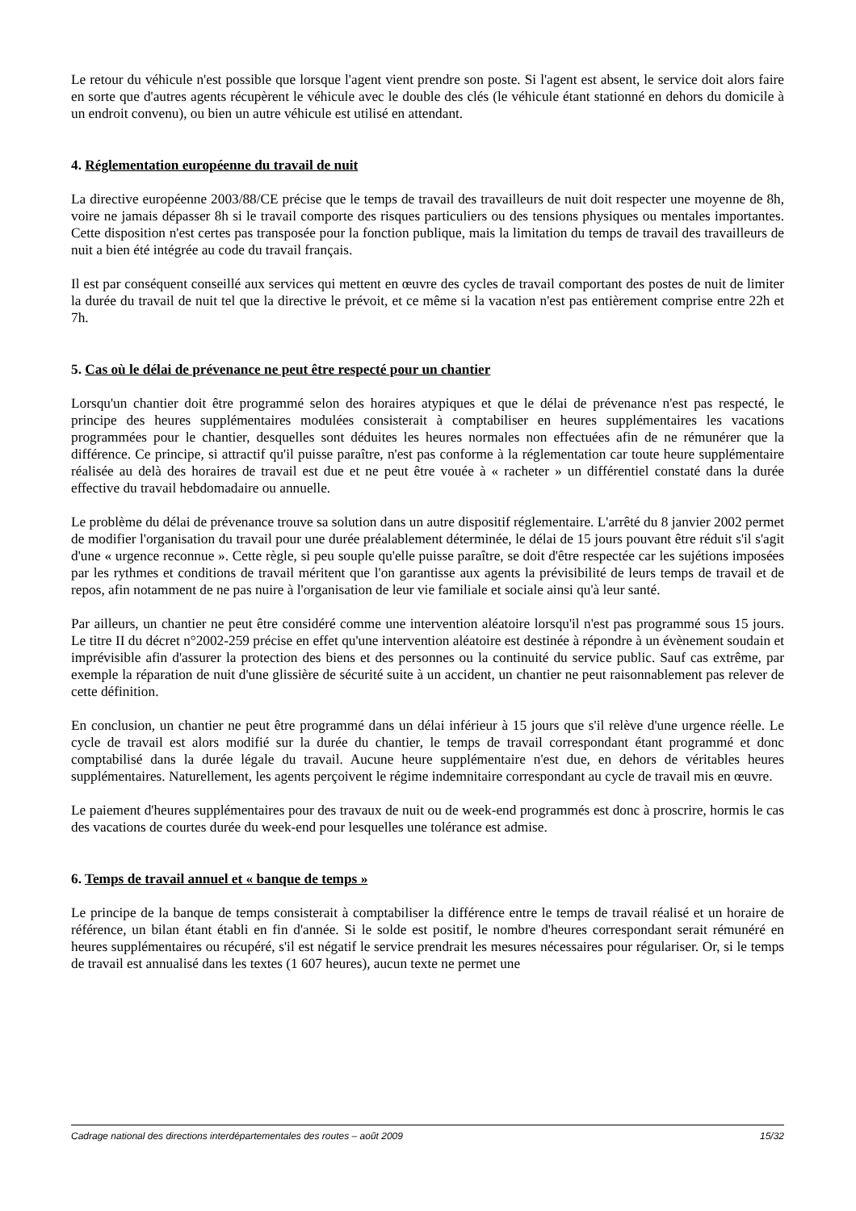Le retour du véhicule n'est possible que lorsque l'agent vient prendre son poste. Si l'agent est absent, le service doit alors faire en sorte que d'autres agents récupèrent le véhicule avec le double des clés (le véhicule étant stationné en dehors du domicile à un endroit convenu), ou bien un autre véhicule est utilisé en attendant.
4. Réglementation européenne du travail de nuit
La directive européenne 2003/88/CE précise que le temps de travail des travailleurs de nuit doit respecter une moyenne de 8h, voire ne jamais dépasser 8h si le travail comporte des risques particuliers ou des tensions physiques ou mentales importantes. Cette disposition n'est certes pas transposée pour la fonction publique, mais la limitation du temps de travail des travailleurs de nuit a bien été intégrée au code du travail français.
Il est par conséquent conseillé aux services qui mettent en œuvre des cycles de travail comportant des postes de nuit de limiter la durée du travail de nuit tel que la directive le prévoit, et ce même si la vacation n'est pas entièrement comprise entre 22h et 7h.
5. Cas où le délai de prévenance ne peut être respecté pour un chantier
Lorsqu'un chantier doit être programmé selon des horaires atypiques et que le délai de prévenance n'est pas respecté, le principe des heures supplémentaires modulées consisterait à comptabiliser en heures supplémentaires les vacations programmées pour le chantier, desquelles sont déduites les heures normales non effectuées afin de ne rémunérer que la différence. Ce principe, si attractif qu'il puisse paraître, n'est pas conforme à la réglementation car toute heure supplémentaire réalisée au delà des horaires de travail est due et ne peut être vouée à « racheter » un différentiel constaté dans la durée effective du travail hebdomadaire ou annuelle.
Le problème du délai de prévenance trouve sa solution dans un autre dispositif réglementaire. L'arrêté du 8 janvier 2002 permet de modifier l'organisation du travail pour une durée préalablement déterminée, le délai de 15 jours pouvant être réduit s'il s'agit d'une « urgence reconnue ». Cette règle, si peu souple qu'elle puisse paraître, se doit d'être respectée car les sujétions imposées par les rythmes et conditions de travail méritent que l'on garantisse aux agents la prévisibilité de leurs temps de travail et de repos, afin notamment de ne pas nuire à l'organisation de leur vie familiale et sociale ainsi qu'à leur santé.
Par ailleurs, un chantier ne peut être considéré comme une intervention aléatoire lorsqu'il n'est pas programmé sous 15 jours. Le titre II du décret n°2002-259 précise en effet qu'une intervention aléatoire est destinée à répondre à un évènement soudain et imprévisible afin d'assurer la protection des biens et des personnes ou la continuité du service public. Sauf cas extrême, par exemple la réparation de nuit d'une glissière de sécurité suite à un accident, un chantier ne peut raisonnablement pas relever de cette définition.
En conclusion, un chantier ne peut être programmé dans un délai inférieur à 15 jours que s'il relève d'une urgence réelle. Le cycle de travail est alors modifié sur la durée du chantier, le temps de travail correspondant étant programmé et donc comptabilisé dans la durée légale du travail. Aucune heure supplémentaire n'est due, en dehors de véritables heures supplémentaires. Naturellement, les agents perçoivent le régime indemnitaire correspondant au cycle de travail mis en œuvre.
Le paiement d'heures supplémentaires pour des travaux de nuit ou de week-end programmés est donc à proscrire, hormis le cas des vacations de courtes durée du week-end pour lesquelles une tolérance est admise.
6. Temps de travail annuel et « banque de temps »
Le principe de la banque de temps consisterait à comptabiliser la différence entre le temps de travail réalisé et un horaire de référence, un bilan étant établi en fin d'année. Si le solde est positif, le nombre d'heures correspondant serait rémunéré en heures supplémentaires ou récupéré, s'il est négatif le service prendrait les mesures nécessaires pour régulariser. Or, si le temps de travail est annualisé dans les textes (1 607 heures), aucun texte ne permet une
Cadrage national des directions interdépartementales des routes – août 2009 15/32